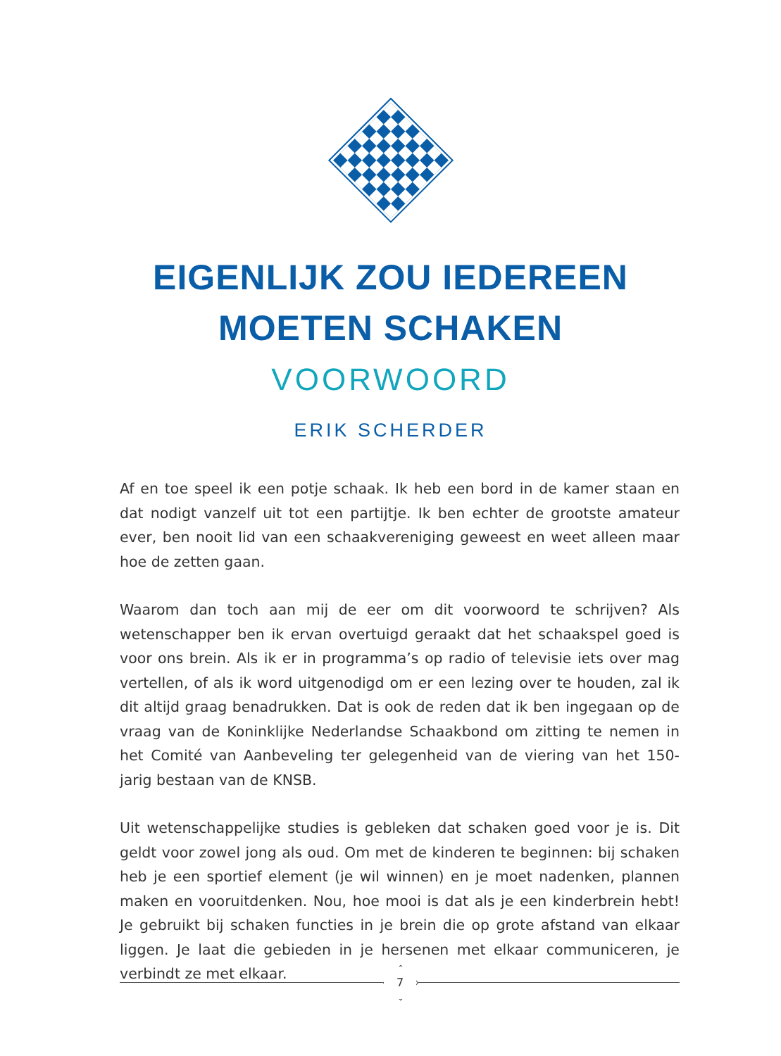EIGENLIJK ZOU IEDEREEN
MOETEN SCHAKEN
VOORWOORD
ERIK SCHERDER
Af en toe speel ik een potje schaak. Ik heb een bord in de kamer staan en dat nodigt vanzelf uit tot een partijtje. Ik ben echter de grootste amateur ever, ben nooit lid van een schaakvereniging geweest en weet alleen maar hoe de zetten gaan.
Waarom dan toch aan mij de eer om dit voorwoord te schrijven? Als wetenschapper ben ik ervan overtuigd geraakt dat het schaakspel goed is voor ons brein. Als ik er in programma’s op radio of televisie iets over mag vertellen, of als ik word uitgenodigd om er een lezing over te houden, zal ik dit altijd graag benadrukken. Dat is ook de reden dat ik ben ingegaan op de vraag van de Koninklijke Nederlandse Schaakbond om zitting te nemen in het Comité van Aanbeveling ter gelegenheid van de viering van het 150-jarig bestaan van de KNSB.
Uit wetenschappelijke studies is gebleken dat schaken goed voor je is. Dit geldt voor zowel jong als oud. Om met de kinderen te beginnen: bij schaken heb je een sportief element (je wil winnen) en je moet nadenken, plannen maken en vooruitdenken. Nou, hoe mooi is dat als je een kinderbrein hebt! Je gebruikt bij schaken functies in je brein die op grote afstand van elkaar liggen. Je laat die gebieden in je hersenen met elkaar communiceren, je verbindt ze met elkaar.
7